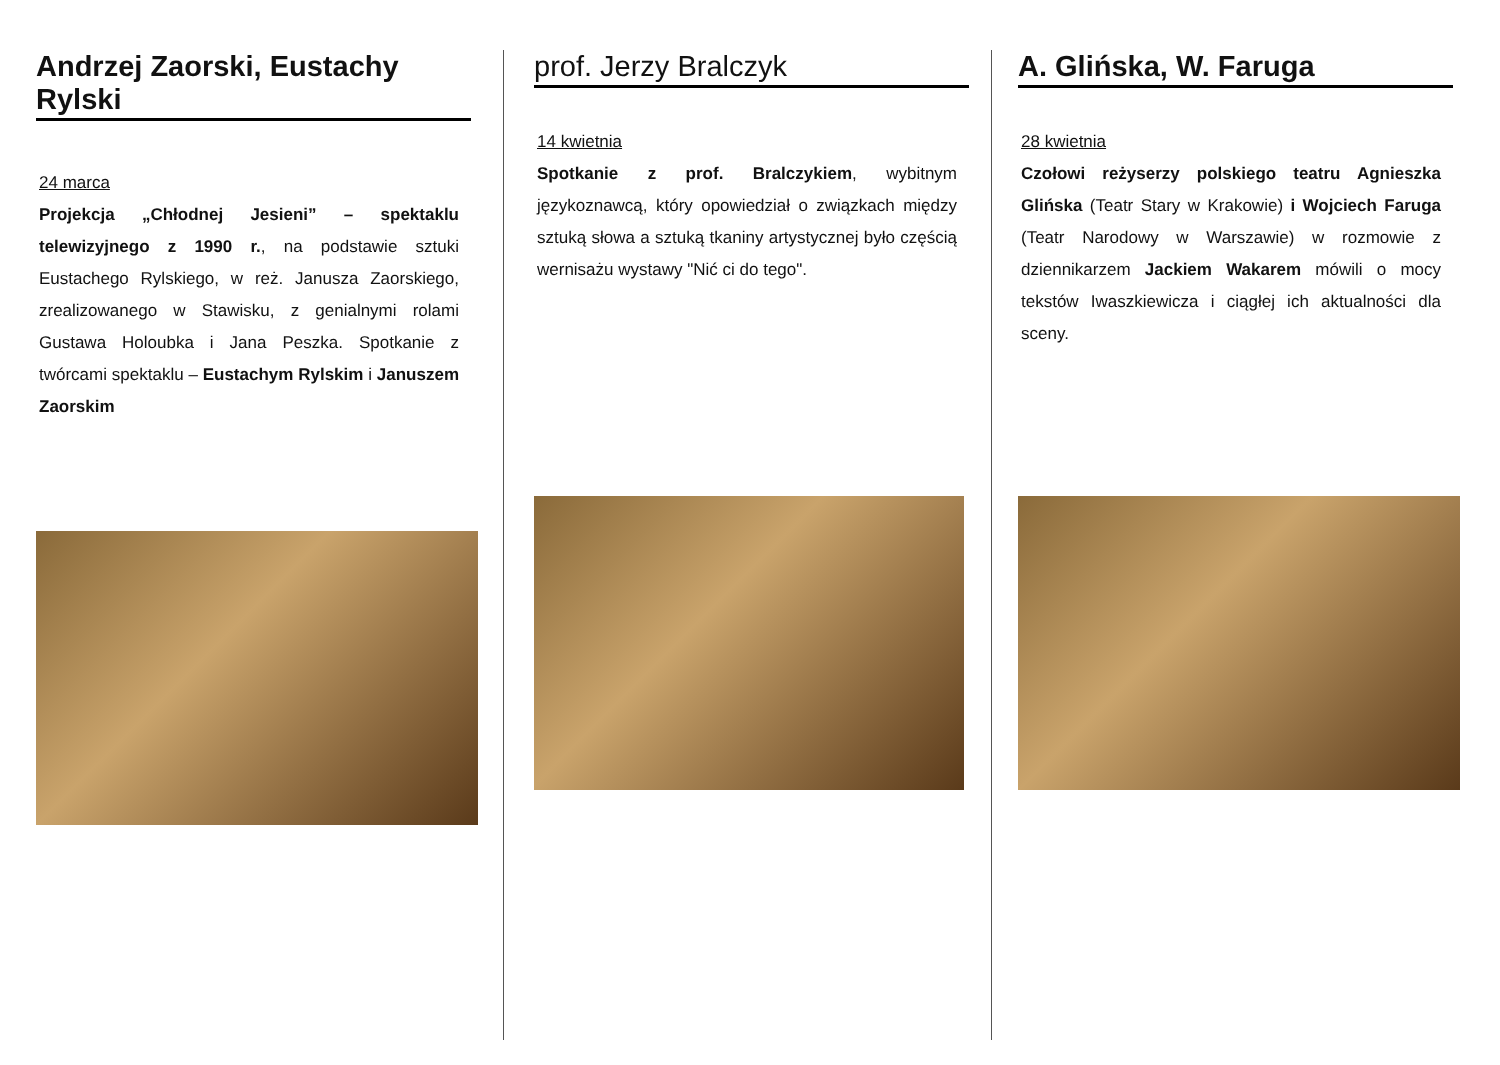Andrzej Zaorski, Eustachy Rylski
24 marca
Projekcja „Chłodnej Jesieni” – spektaklu telewizyjnego z 1990 r., na podstawie sztuki Eustachego Rylskiego, w reż. Janusza Zaorskiego, zrealizowanego w Stawisku, z genialnymi rolami Gustawa Holoubka i Jana Peszka. Spotkanie z twórcami spektaklu – Eustachym Rylskim i Januszem Zaorskim
prof. Jerzy Bralczyk
14 kwietnia
Spotkanie z prof. Bralczykiem, wybitnym językoznawcą, który opowiedział o związkach między sztuką słowa a sztuką tkaniny artystycznej było częścią wernisażu wystawy "Nić ci do tego".
A. Glińska, W. Faruga
28 kwietnia
Czołowi reżyserzy polskiego teatru Agnieszka Glińska (Teatr Stary w Krakowie) i Wojciech Faruga (Teatr Narodowy w Warszawie) w rozmowie z dziennikarzem Jackiem Wakarem mówili o mocy tekstów Iwaszkiewicza i ciągłej ich aktualności dla sceny.